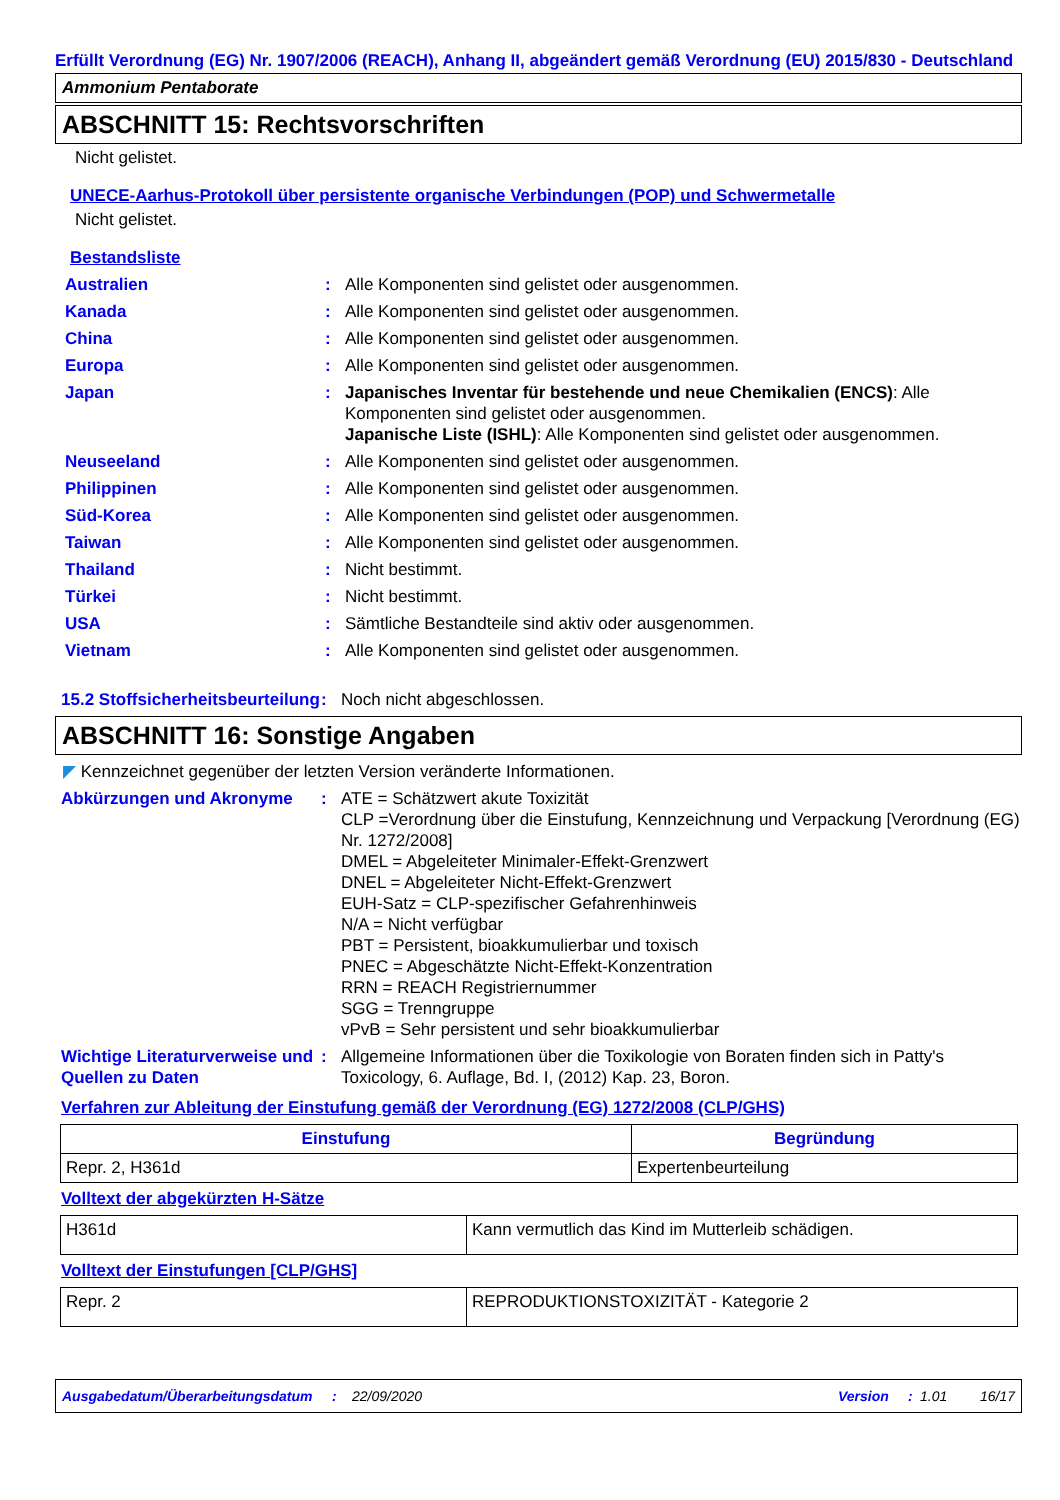Erfüllt Verordnung (EG) Nr. 1907/2006 (REACH), Anhang II, abgeändert gemäß Verordnung (EU) 2015/830 - Deutschland
Ammonium Pentaborate
ABSCHNITT 15: Rechtsvorschriften
Nicht gelistet.
UNECE-Aarhus-Protokoll über persistente organische Verbindungen (POP) und Schwermetalle
Nicht gelistet.
Bestandsliste
Australien : Alle Komponenten sind gelistet oder ausgenommen.
Kanada : Alle Komponenten sind gelistet oder ausgenommen.
China : Alle Komponenten sind gelistet oder ausgenommen.
Europa : Alle Komponenten sind gelistet oder ausgenommen.
Japan : Japanisches Inventar für bestehende und neue Chemikalien (ENCS): Alle Komponenten sind gelistet oder ausgenommen.
Japanische Liste (ISHL): Alle Komponenten sind gelistet oder ausgenommen.
Neuseeland : Alle Komponenten sind gelistet oder ausgenommen.
Philippinen : Alle Komponenten sind gelistet oder ausgenommen.
Süd-Korea : Alle Komponenten sind gelistet oder ausgenommen.
Taiwan : Alle Komponenten sind gelistet oder ausgenommen.
Thailand : Nicht bestimmt.
Türkei : Nicht bestimmt.
USA : Sämtliche Bestandteile sind aktiv oder ausgenommen.
Vietnam : Alle Komponenten sind gelistet oder ausgenommen.
15.2 Stoffsicherheitsbeurteilung
: Noch nicht abgeschlossen.
ABSCHNITT 16: Sonstige Angaben
◤ Kennzeichnet gegenüber der letzten Version veränderte Informationen.
Abkürzungen und Akronyme : ATE = Schätzwert akute Toxizität
CLP =Verordnung über die Einstufung, Kennzeichnung und Verpackung [Verordnung (EG) Nr. 1272/2008]
DMEL = Abgeleiteter Minimaler-Effekt-Grenzwert
DNEL = Abgeleiteter Nicht-Effekt-Grenzwert
EUH-Satz = CLP-spezifischer Gefahrenhinweis
N/A = Nicht verfügbar
PBT = Persistent, bioakkumulierbar und toxisch
PNEC = Abgeschätzte Nicht-Effekt-Konzentration
RRN = REACH Registriernummer
SGG = Trenngruppe
vPvB = Sehr persistent und sehr bioakkumulierbar
Wichtige Literaturverweise und Quellen zu Daten
: Allgemeine Informationen über die Toxikologie von Boraten finden sich in Patty's Toxicology, 6. Auflage, Bd. I, (2012) Kap. 23, Boron.
Verfahren zur Ableitung der Einstufung gemäß der Verordnung (EG) 1272/2008 (CLP/GHS)
| Einstufung | Begründung |
| --- | --- |
| Repr. 2, H361d | Expertenbeurteilung |
Volltext der abgekürzten H-Sätze
| H361d | Kann vermutlich das Kind im Mutterleib schädigen. |
Volltext der Einstufungen [CLP/GHS]
| Repr. 2 | REPRODUKTIONSTOXIZITÄT - Kategorie 2 |
Ausgabedatum/Überarbeitungsdatum: 22/09/2020 Version: 1.01 16/17